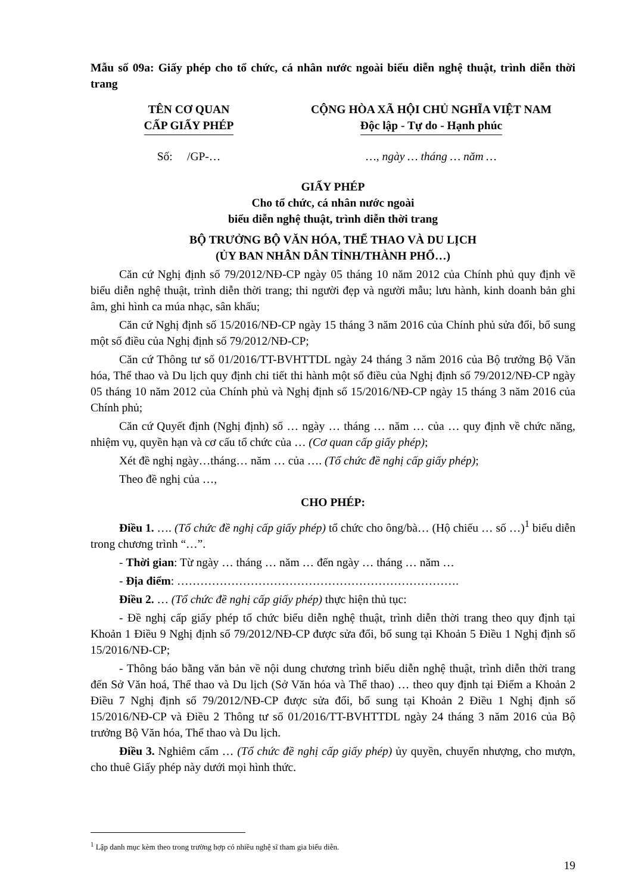Mẫu số 09a: Giấy phép cho tổ chức, cá nhân nước ngoài biểu diễn nghệ thuật, trình diễn thời trang
TÊN CƠ QUAN
CẤP GIẤY PHÉP
CỘNG HÒA XÃ HỘI CHỦ NGHĨA VIỆT NAM
Độc lập - Tự do - Hạnh phúc
Số: /GP-… …, ngày … tháng … năm …
GIẤY PHÉP
Cho tổ chức, cá nhân nước ngoài
biểu diễn nghệ thuật, trình diễn thời trang
BỘ TRƯỞNG BỘ VĂN HÓA, THỂ THAO VÀ DU LỊCH
(ỦY BAN NHÂN DÂN TỈNH/THÀNH PHỐ…)
Căn cứ Nghị định số 79/2012/NĐ-CP ngày 05 tháng 10 năm 2012 của Chính phủ quy định về biểu diễn nghệ thuật, trình diễn thời trang; thi người đẹp và người mẫu; lưu hành, kinh doanh bản ghi âm, ghi hình ca múa nhạc, sân khấu;
Căn cứ Nghị định số 15/2016/NĐ-CP ngày 15 tháng 3 năm 2016 của Chính phủ sửa đổi, bổ sung một số điều của Nghị định số 79/2012/NĐ-CP;
Căn cứ Thông tư số 01/2016/TT-BVHTTDL ngày 24 tháng 3 năm 2016 của Bộ trưởng Bộ Văn hóa, Thể thao và Du lịch quy định chi tiết thi hành một số điều của Nghị định số 79/2012/NĐ-CP ngày 05 tháng 10 năm 2012 của Chính phủ và Nghị định số 15/2016/NĐ-CP ngày 15 tháng 3 năm 2016 của Chính phủ;
Căn cứ Quyết định (Nghị định) số … ngày … tháng … năm … của … quy định về chức năng, nhiệm vụ, quyền hạn và cơ cấu tổ chức của … (Cơ quan cấp giấy phép);
Xét đề nghị ngày…tháng… năm … của …. (Tổ chức đề nghị cấp giấy phép);
Theo đề nghị của …,
CHO PHÉP:
Điều 1. …. (Tổ chức đề nghị cấp giấy phép) tổ chức cho ông/bà… (Hộ chiếu … số …)<sup>1</sup> biểu diễn trong chương trình “…”.
- Thời gian: Từ ngày … tháng … năm … đến ngày … tháng … năm …
- Địa điểm: ……………………………………………………………….
Điều 2. … (Tổ chức đề nghị cấp giấy phép) thực hiện thủ tục:
- Đề nghị cấp giấy phép tổ chức biểu diễn nghệ thuật, trình diễn thời trang theo quy định tại Khoản 1 Điều 9 Nghị định số 79/2012/NĐ-CP được sửa đổi, bổ sung tại Khoản 5 Điều 1 Nghị định số 15/2016/NĐ-CP;
- Thông báo bằng văn bản về nội dung chương trình biểu diễn nghệ thuật, trình diễn thời trang đến Sở Văn hoá, Thể thao và Du lịch (Sở Văn hóa và Thể thao) … theo quy định tại Điểm a Khoản 2 Điều 7 Nghị định số 79/2012/NĐ-CP được sửa đổi, bổ sung tại Khoản 2 Điều 1 Nghị định số 15/2016/NĐ-CP và Điều 2 Thông tư số 01/2016/TT-BVHTTDL ngày 24 tháng 3 năm 2016 của Bộ trưởng Bộ Văn hóa, Thể thao và Du lịch.
Điều 3. Nghiêm cấm … (Tổ chức đề nghị cấp giấy phép) ủy quyền, chuyển nhượng, cho mượn, cho thuê Giấy phép này dưới mọi hình thức.
<sup>1</sup> Lập danh mục kèm theo trong trường hợp có nhiều nghệ sĩ tham gia biểu diễn.
19